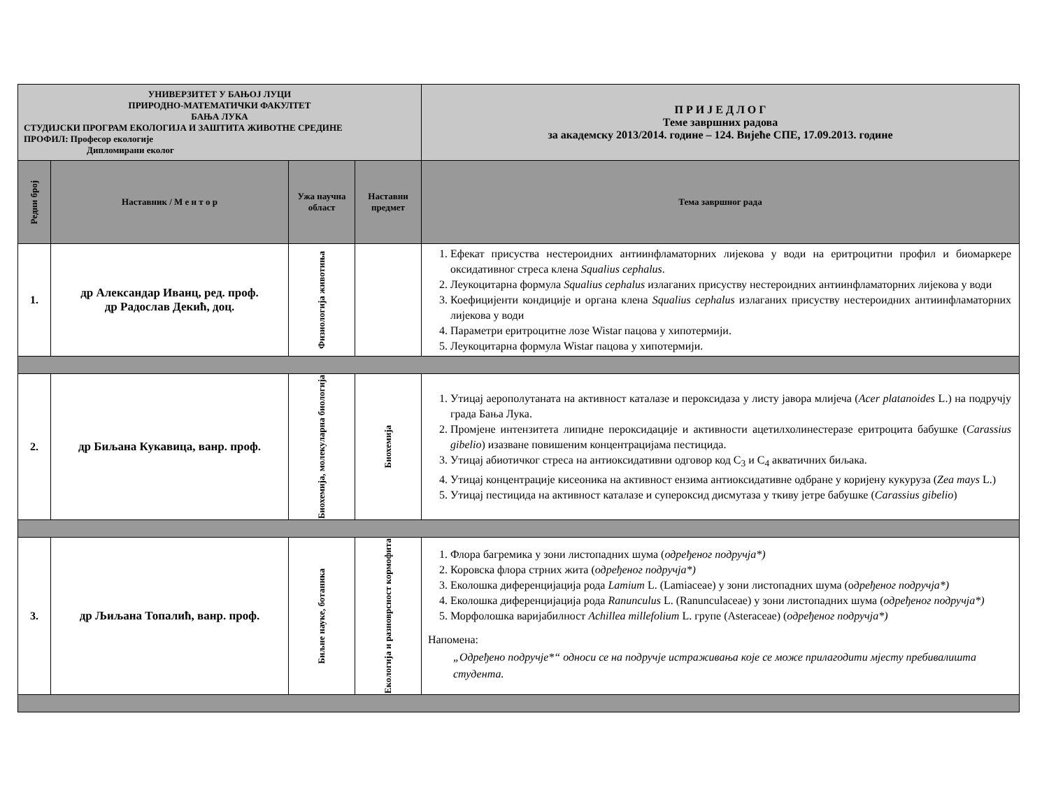| УНИВЕРЗИТЕТ У БАЊОЈ ЛУЦИ ПРИРОДНО-МАТЕМАТИЧКИ ФАКУЛТЕТ БАЊА ЛУКА СТУДИЈСКИ ПРОГРАМ ЕКОЛОГИЈА И ЗАШТИТА ЖИВОТНЕ СРЕДИНЕ ПРОФИЛ: Професор екологије Дипломирани еколог | | | | П Р И Ј Е Д Л О Г Теме завршних радова за академску 2013/2014. године – 124. Вијеће СПЕ, 17.09.2013. године |
| Редни број | Наставник / М е н т о р | Ужа научна област | Наставни предмет | Тема завршног рада |
| 1. | др Александар Иванц, ред. проф. др Радослав Декић, доц. | Физиологија животиња | | 1. Ефекат присуства нестероидних антиинфламаторних лијекова у води на еритроцитни профил и биомаркере оксидативног стреса клена Squalius cephalus . 2. Леукоцитарна формула Squalius cephalus излаганих присуству нестероидних антиинфламаторних лијекова у води 3. Коефицијенти кондиције и органа клена Squalius cephalus излаганих присуству нестероидних антиинфламаторних лијекова у води 4. Параметри еритроцитне лозе Wistar пацова у хипотермији. 5. Леукоцитарна формула Wistar пацова у хипотермији. |
| 2. | др Биљана Кукавица, ванр. проф. | Биохемија, молекуларна биологија | Биохемија | 1. Утицај аерополутаната на активност каталазе и пероксидаза у листу јавора млијеча ( Acer platanoides L.) на подручју града Бања Лука. 2. Промјене интензитета липидне пероксидације и активности ацетилхолинестеразе еритроцита бабушке ( Carassius gibelio ) изазване повишеним концентрацијама пестицида. 3. Утицај абиотичког стреса на антиоксидативни одговор код C<sub>3</sub> и C<sub>4</sub> акватичних биљака. 4. Утицај концентрације кисеоника на активност ензима антиоксидативне одбране у коријену кукуруза ( Zea mays L.) 5. Утицај пестицида на активност каталазе и супероксид дисмутаза у ткиву јетре бабушке ( Carassius gibelio ) |
| 3. | др Љиљана Топалић, ванр. проф. | Биљне науке, ботаника | Екологија и разноврсност кормофита | 1. Флора багремика у зони листопадних шума ( одређеног подручја*) 2. Коровска флора стрних жита ( одређеног подручја*) 3. Еколошка диференцијација рода Lamium L. (Lamiaceae) у зони листопадних шума (о дређеног подручја*) 4. Еколошка диференцијација рода Ranunculus L. (Ranunculaceae) у зони листопадних шума ( одређеног подручја*) 5. Морфолошка варијабилност Achillea millefolium L. групе (Asteraceae) ( одређеног подручја*) Напомена: „Одређено подручје*“ односи се на подручје истраживања које се може прилагодити мјесту пребивалишта студента. |